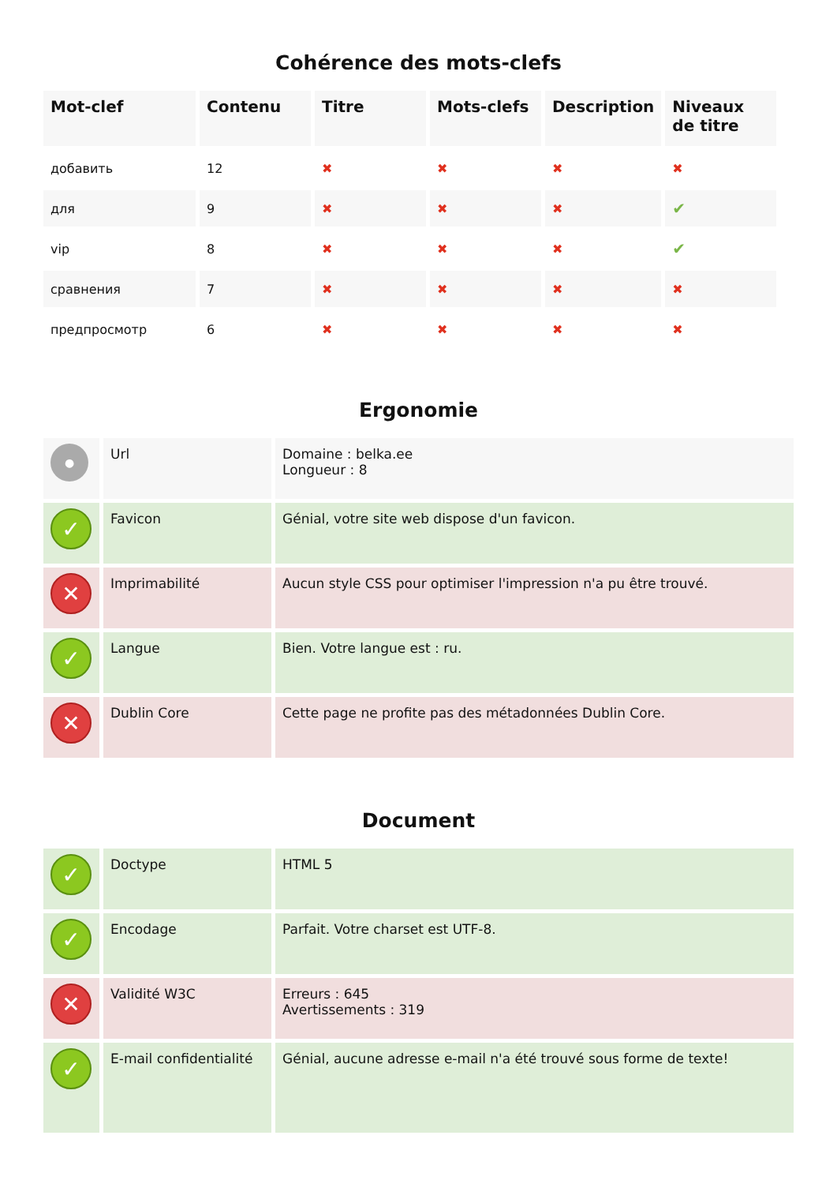Cohérence des mots-clefs
| Mot-clef | Contenu | Titre | Mots-clefs | Description | Niveaux de titre |
| --- | --- | --- | --- | --- | --- |
| добавить | 12 | ✖ | ✖ | ✖ | ✖ |
| для | 9 | ✖ | ✖ | ✖ | ✔ |
| vip | 8 | ✖ | ✖ | ✖ | ✔ |
| сравнения | 7 | ✖ | ✖ | ✖ | ✖ |
| предпросмотр | 6 | ✖ | ✖ | ✖ | ✖ |
Ergonomie
| ● | Url | Domaine : belka.ee Longueur : 8 |
| ✓ | Favicon | Génial, votre site web dispose d'un favicon. |
| ✕ | Imprimabilité | Aucun style CSS pour optimiser l'impression n'a pu être trouvé. |
| ✓ | Langue | Bien. Votre langue est : ru. |
| ✕ | Dublin Core | Cette page ne profite pas des métadonnées Dublin Core. |
Document
| ✓ | Doctype | HTML 5 |
| ✓ | Encodage | Parfait. Votre charset est UTF-8. |
| ✕ | Validité W3C | Erreurs : 645 Avertissements : 319 |
| ✓ | E-mail confidentialité | Génial, aucune adresse e-mail n'a été trouvé sous forme de texte! |